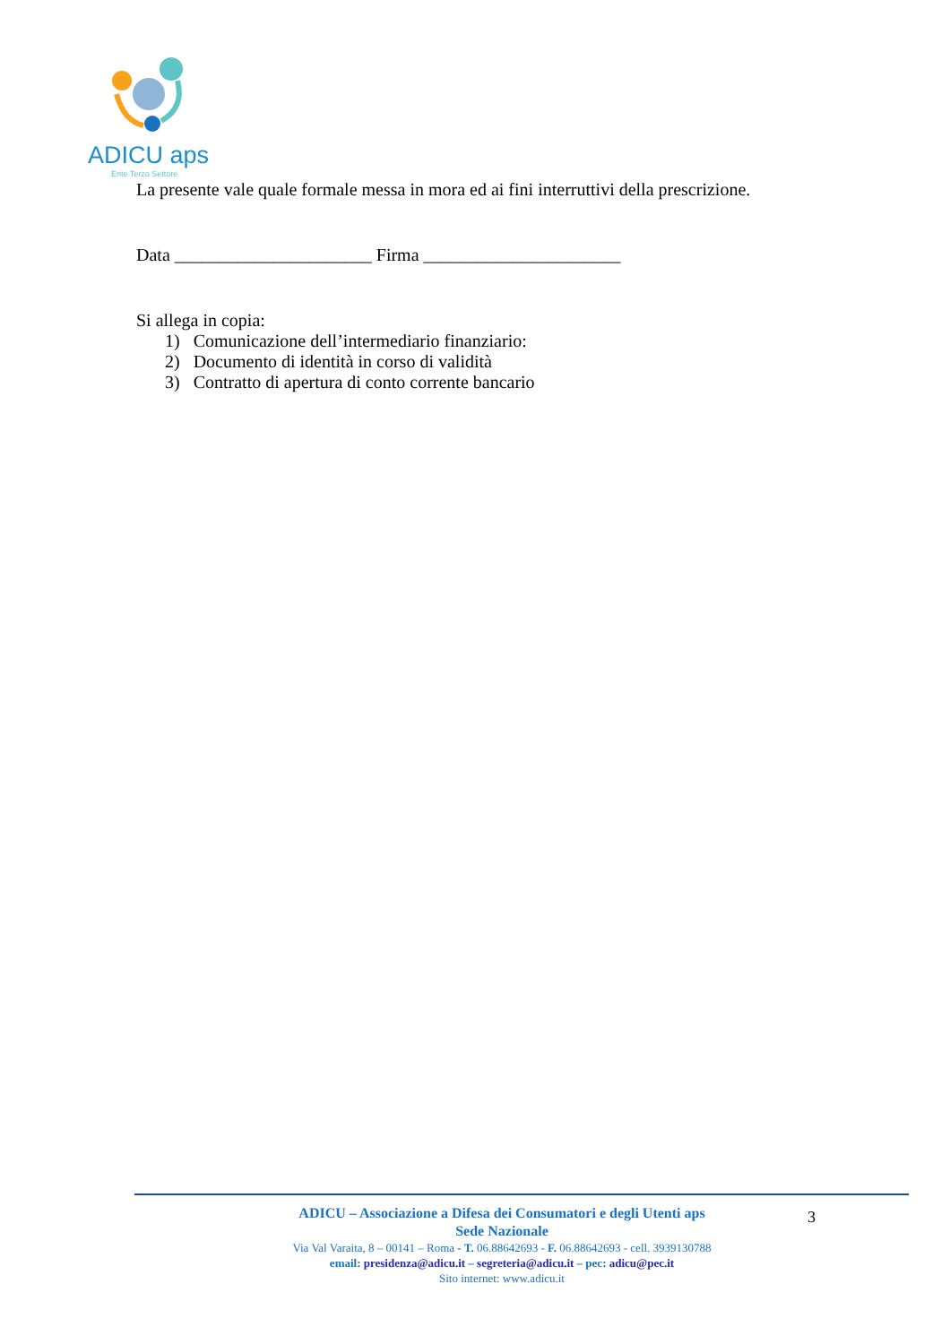ADICU aps
Ente Terzo Settore
La presente vale quale formale messa in mora ed ai fini interruttivi della prescrizione.
Data ______________________ Firma ______________________
Si allega in copia:
1) Comunicazione dell’intermediario finanziario:
2) Documento di identità in corso di validità
3) Contratto di apertura di conto corrente bancario
3
ADICU – Associazione a Difesa dei Consumatori e degli Utenti aps
Sede Nazionale
Via Val Varaita, 8 – 00141 – Roma - T. 06.88642693 - F. 06.88642693 - cell. 3939130788
email: presidenza@adicu.it – segreteria@adicu.it – pec: adicu@pec.it
Sito internet: www.adicu.it